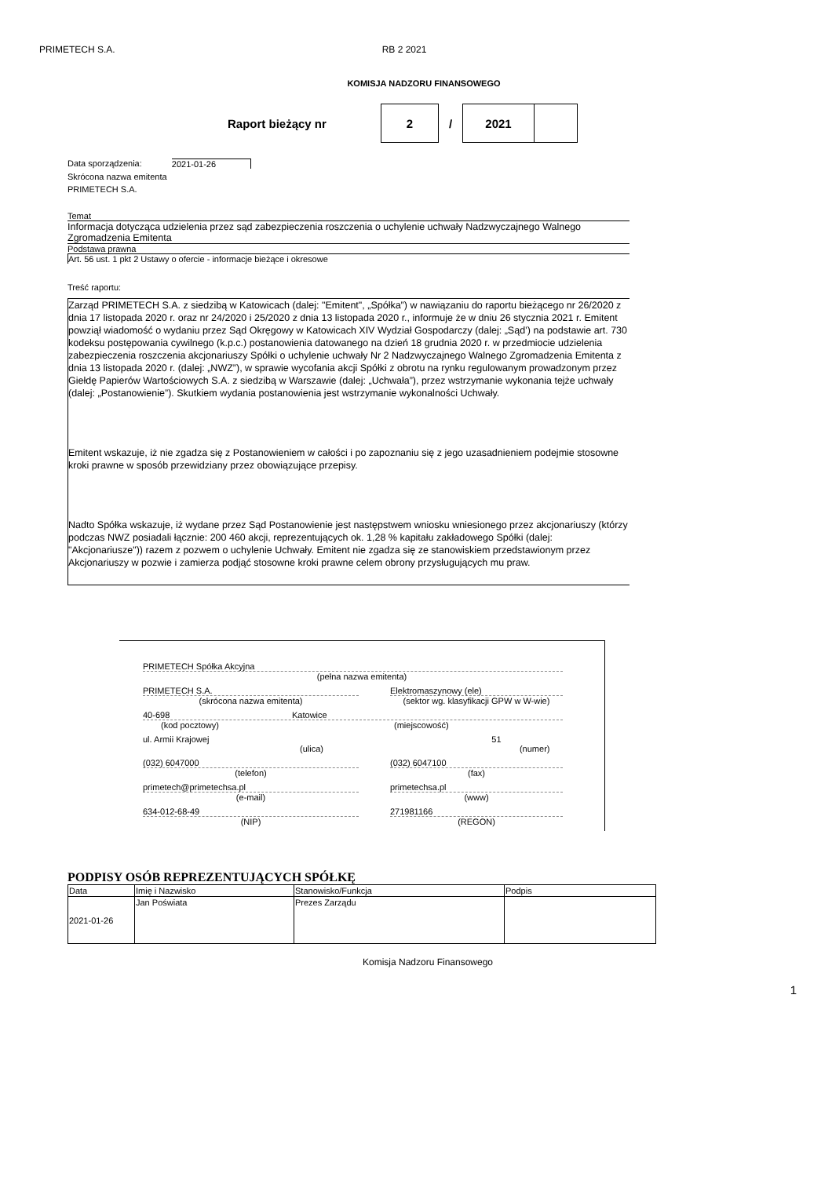PRIMETECH S.A. RB 2 2021
KOMISJA NADZORU FINANSOWEGO
Raport bieżący nr
2
/
2021
Data sporządzenia: 2021-01-26
Skrócona nazwa emitenta
PRIMETECH S.A.
Temat
Informacja dotycząca udzielenia przez sąd zabezpieczenia roszczenia o uchylenie uchwały Nadzwyczajnego Walnego Zgromadzenia Emitenta
Podstawa prawna
Art. 56 ust. 1 pkt 2 Ustawy o ofercie - informacje bieżące i okresowe
Treść raportu:
Zarząd PRIMETECH S.A. z siedzibą w Katowicach (dalej: "Emitent", „Spółka”) w nawiązaniu do raportu bieżącego nr 26/2020 z dnia 17 listopada 2020 r. oraz nr 24/2020 i 25/2020 z dnia 13 listopada 2020 r., informuje że w dniu 26 stycznia 2021 r. Emitent powziął wiadomość o wydaniu przez Sąd Okręgowy w Katowicach XIV Wydział Gospodarczy (dalej: „Sąd’) na podstawie art. 730 kodeksu postępowania cywilnego (k.p.c.) postanowienia datowanego na dzień 18 grudnia 2020 r. w przedmiocie udzielenia zabezpieczenia roszczenia akcjonariuszy Spółki o uchylenie uchwały Nr 2 Nadzwyczajnego Walnego Zgromadzenia Emitenta z dnia 13 listopada 2020 r. (dalej: „NWZ”), w sprawie wycofania akcji Spółki z obrotu na rynku regulowanym prowadzonym przez Giełdę Papierów Wartościowych S.A. z siedzibą w Warszawie (dalej: „Uchwała”), przez wstrzymanie wykonania tejże uchwały (dalej: „Postanowienie”). Skutkiem wydania postanowienia jest wstrzymanie wykonalności Uchwały.
Emitent wskazuje, iż nie zgadza się z Postanowieniem w całości i po zapoznaniu się z jego uzasadnieniem podejmie stosowne kroki prawne w sposób przewidziany przez obowiązujące przepisy.
Nadto Spółka wskazuje, iż wydane przez Sąd Postanowienie jest następstwem wniosku wniesionego przez akcjonariuszy (którzy podczas NWZ posiadali łącznie: 200 460 akcji, reprezentujących ok. 1,28 % kapitału zakładowego Spółki (dalej: "Akcjonariusze")) razem z pozwem o uchylenie Uchwały. Emitent nie zgadza się ze stanowiskiem przedstawionym przez Akcjonariuszy w pozwie i zamierza podjąć stosowne kroki prawne celem obrony przysługujących mu praw.
PRIMETECH Spółka Akcyjna
(pełna nazwa emitenta)
PRIMETECH S.A.
(skrócona nazwa emitenta)
Elektromaszynowy (ele)
(sektor wg. klasyfikacji GPW w W-wie)
40-698 Katowice
(kod pocztowy) (miejscowość)
ul. Armii Krajowej 51
(ulica) (numer)
(032) 6047000
(telefon)
(032) 6047100
(fax)
primetech@primetechsa.pl
(e-mail)
primetechsa.pl
(www)
634-012-68-49
(NIP)
271981166
(REGON)
PODPISY OSÓB REPREZENTUJĄCYCH SPÓŁKĘ
| Data | Imię i Nazwisko | Stanowisko/Funkcja | Podpis |
| --- | --- | --- | --- |
| 2021-01-26 | Jan Poświata | Prezes Zarządu | |
Komisja Nadzoru Finansowego
1